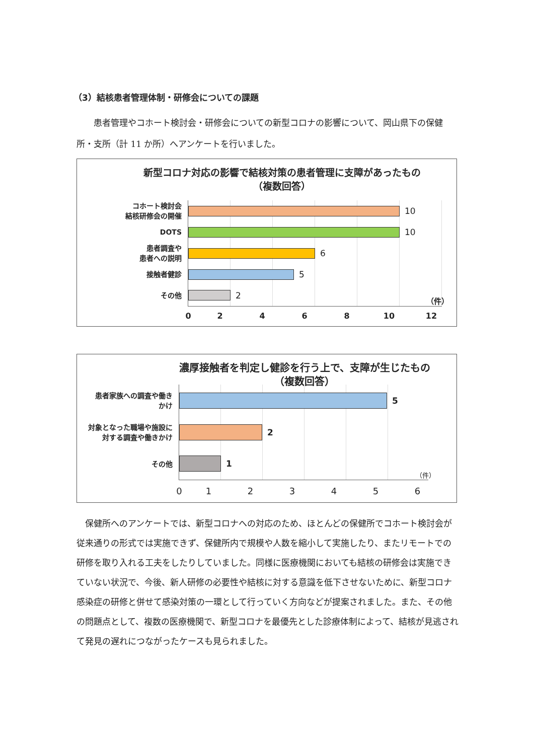（3）結核患者管理体制・研修会についての課題
　　患者管理やコホート検討会・研修会についての新型コロナの影響について、岡山県下の保健所・支所（計 11 か所）へアンケートを行いました。
新型コロナ対応の影響で結核対策の患者管理に支障があったもの
（複数回答）
コホート検討会
結核研修会の開催
10
DOTS
10
患者調査や
患者への説明
6
接触者健診
5
その他
2 （件）
02468 10 12
濃厚接触者を判定し健診を行う上で、支障が生じたもの
（複数回答）
患者家族への調査や働き
かけ
5
対象となった職場や施設に
対する調査や働きかけ
2
その他
1 （件）
0123456
　保健所へのアンケートでは、新型コロナへの対応のため、ほとんどの保健所でコホート検討会が従来通りの形式では実施できず、保健所内で規模や人数を縮小して実施したり、またリモートでの研修を取り入れる工夫をしたりしていました。同様に医療機関においても結核の研修会は実施できていない状況で、今後、新人研修の必要性や結核に対する意識を低下させないために、新型コロナ感染症の研修と併せて感染対策の一環として行っていく方向などが提案されました。また、その他の問題点として、複数の医療機関で、新型コロナを最優先とした診療体制によって、結核が見逃されて発見の遅れにつながったケースも見られました。